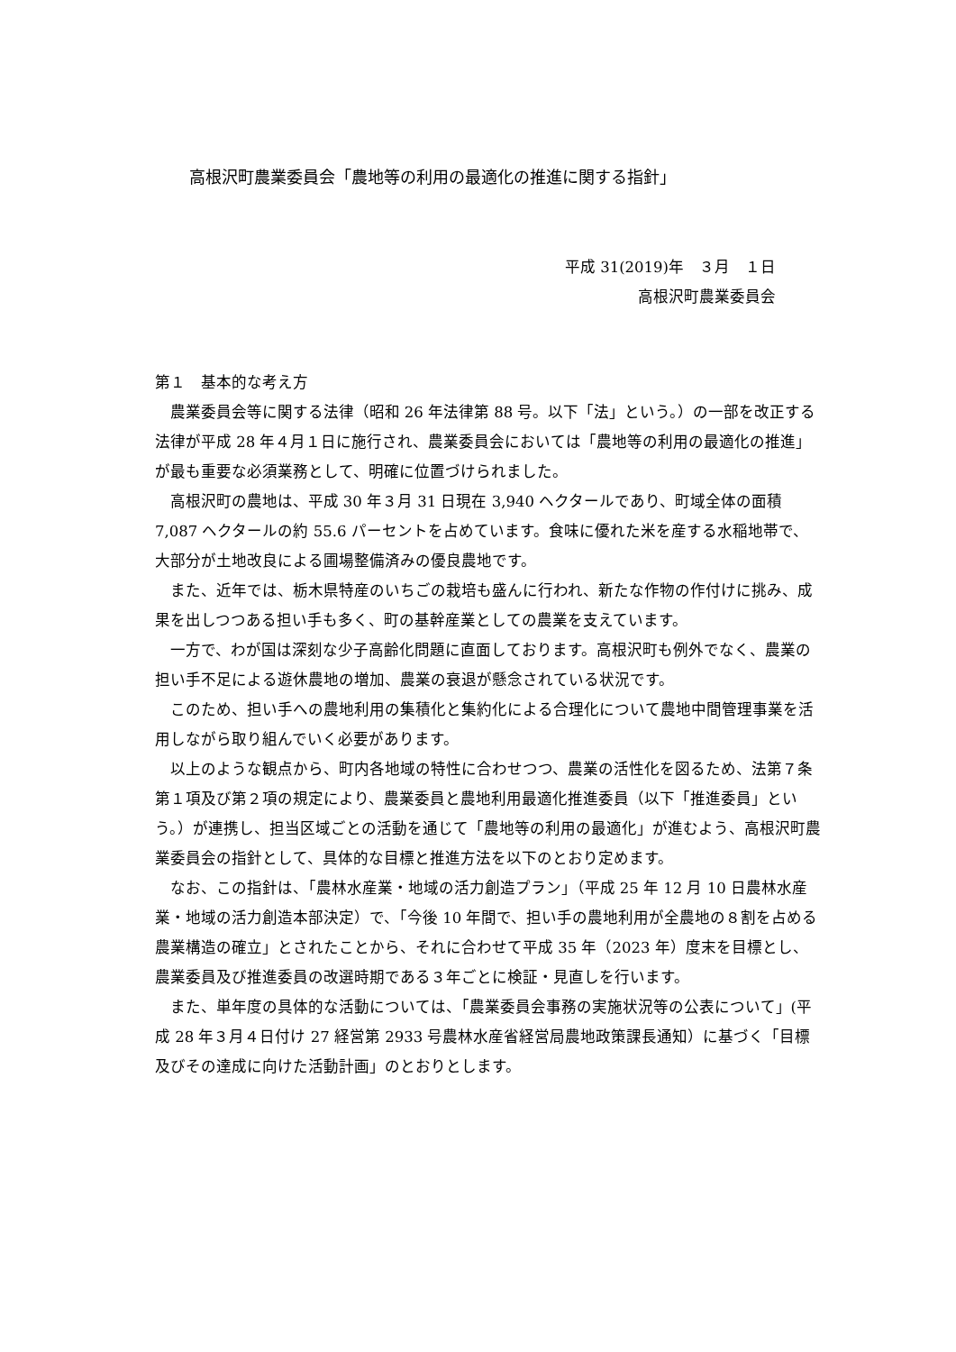高根沢町農業委員会「農地等の利用の最適化の推進に関する指針」
平成 31(2019)年　３月　１日
高根沢町農業委員会
第１　基本的な考え方
農業委員会等に関する法律（昭和 26 年法律第 88 号。以下「法」という。）の一部を改正する法律が平成 28 年４月１日に施行され、農業委員会においては「農地等の利用の最適化の推進」が最も重要な必須業務として、明確に位置づけられました。
高根沢町の農地は、平成 30 年３月 31 日現在 3,940 ヘクタールであり、町域全体の面積 7,087 ヘクタールの約 55.6 パーセントを占めています。食味に優れた米を産する水稲地帯で、大部分が土地改良による圃場整備済みの優良農地です。
また、近年では、栃木県特産のいちごの栽培も盛んに行われ、新たな作物の作付けに挑み、成果を出しつつある担い手も多く、町の基幹産業としての農業を支えています。
一方で、わが国は深刻な少子高齢化問題に直面しております。高根沢町も例外でなく、農業の担い手不足による遊休農地の増加、農業の衰退が懸念されている状況です。
このため、担い手への農地利用の集積化と集約化による合理化について農地中間管理事業を活用しながら取り組んでいく必要があります。
以上のような観点から、町内各地域の特性に合わせつつ、農業の活性化を図るため、法第７条第１項及び第２項の規定により、農業委員と農地利用最適化推進委員（以下「推進委員」という。）が連携し、担当区域ごとの活動を通じて「農地等の利用の最適化」が進むよう、高根沢町農業委員会の指針として、具体的な目標と推進方法を以下のとおり定めます。
なお、この指針は、「農林水産業・地域の活力創造プラン」（平成 25 年 12 月 10 日農林水産業・地域の活力創造本部決定）で、「今後 10 年間で、担い手の農地利用が全農地の８割を占める農業構造の確立」とされたことから、それに合わせて平成 35 年（2023 年）度末を目標とし、農業委員及び推進委員の改選時期である３年ごとに検証・見直しを行います。
また、単年度の具体的な活動については、「農業委員会事務の実施状況等の公表について」(平成 28 年３月４日付け 27 経営第 2933 号農林水産省経営局農地政策課長通知）に基づく「目標及びその達成に向けた活動計画」のとおりとします。